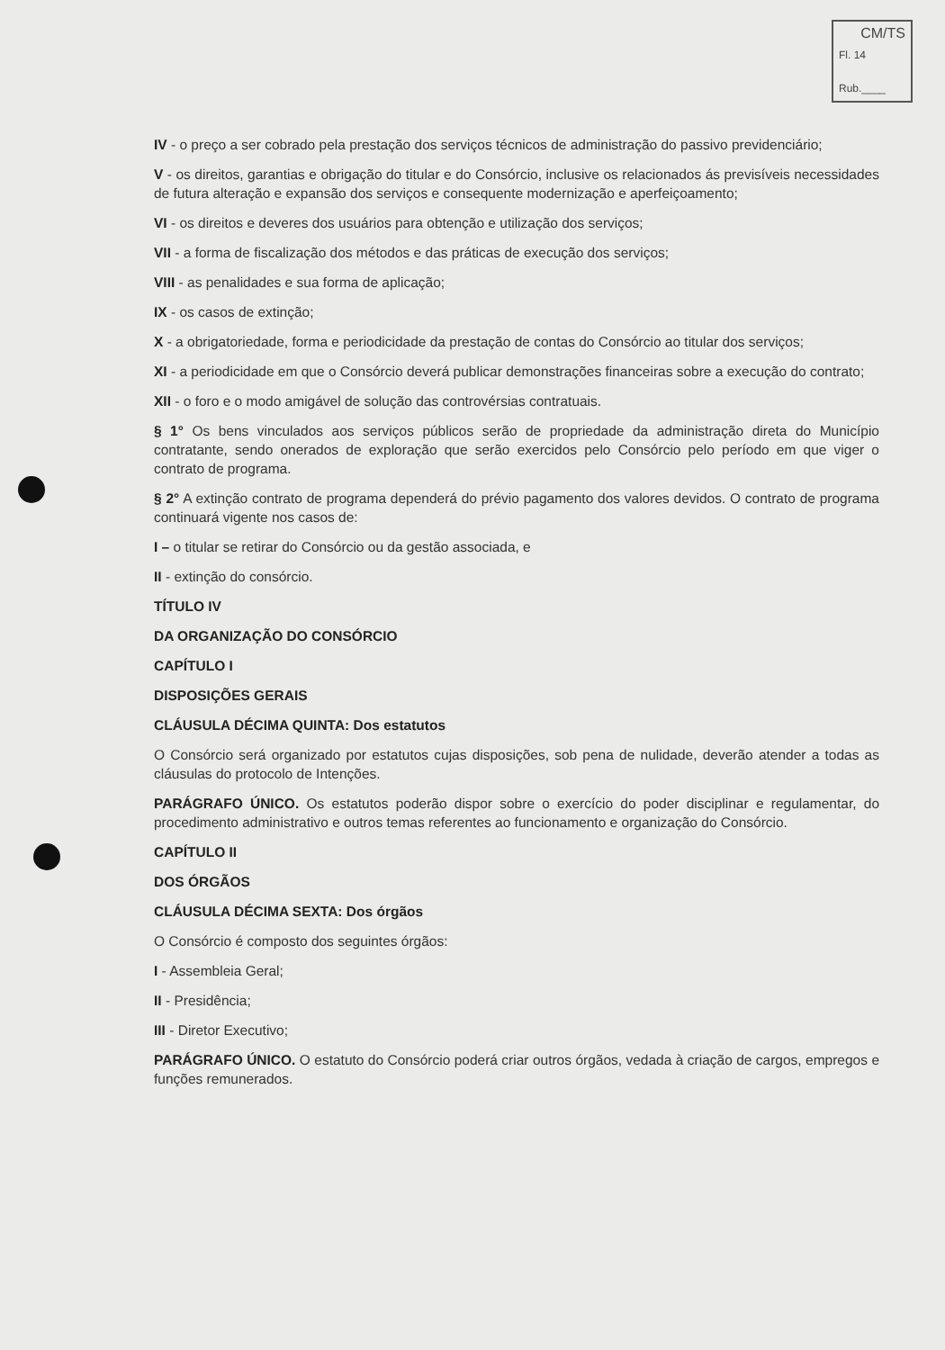CM/TS
Fl. 14
Rub.____
IV - o preço a ser cobrado pela prestação dos serviços técnicos de administração do passivo previdenciário;
V - os direitos, garantias e obrigação do titular e do Consórcio, inclusive os relacionados ás previsíveis necessidades de futura alteração e expansão dos serviços e consequente modernização e aperfeiçoamento;
VI - os direitos e deveres dos usuários para obtenção e utilização dos serviços;
VII - a forma de fiscalização dos métodos e das práticas de execução dos serviços;
VIII - as penalidades e sua forma de aplicação;
IX - os casos de extinção;
X - a obrigatoriedade, forma e periodicidade da prestação de contas do Consórcio ao titular dos serviços;
XI - a periodicidade em que o Consórcio deverá publicar demonstrações financeiras sobre a execução do contrato;
XII - o foro e o modo amigável de solução das controvérsias contratuais.
§ 1° Os bens vinculados aos serviços públicos serão de propriedade da administração direta do Município contratante, sendo onerados de exploração que serão exercidos pelo Consórcio pelo período em que viger o contrato de programa.
§ 2° A extinção contrato de programa dependerá do prévio pagamento dos valores devidos. O contrato de programa continuará vigente nos casos de:
I – o titular se retirar do Consórcio ou da gestão associada, e
II - extinção do consórcio.
TÍTULO IV
DA ORGANIZAÇÃO DO CONSÓRCIO
CAPÍTULO I
DISPOSIÇÕES GERAIS
CLÁUSULA DÉCIMA QUINTA: Dos estatutos
O Consórcio será organizado por estatutos cujas disposições, sob pena de nulidade, deverão atender a todas as cláusulas do protocolo de Intenções.
PARÁGRAFO ÚNICO. Os estatutos poderão dispor sobre o exercício do poder disciplinar e regulamentar, do procedimento administrativo e outros temas referentes ao funcionamento e organização do Consórcio.
CAPÍTULO II
DOS ÓRGÃOS
CLÁUSULA DÉCIMA SEXTA: Dos órgãos
O Consórcio é composto dos seguintes órgãos:
I - Assembleia Geral;
II - Presidência;
III - Diretor Executivo;
PARÁGRAFO ÚNICO. O estatuto do Consórcio poderá criar outros órgãos, vedada à criação de cargos, empregos e funções remunerados.